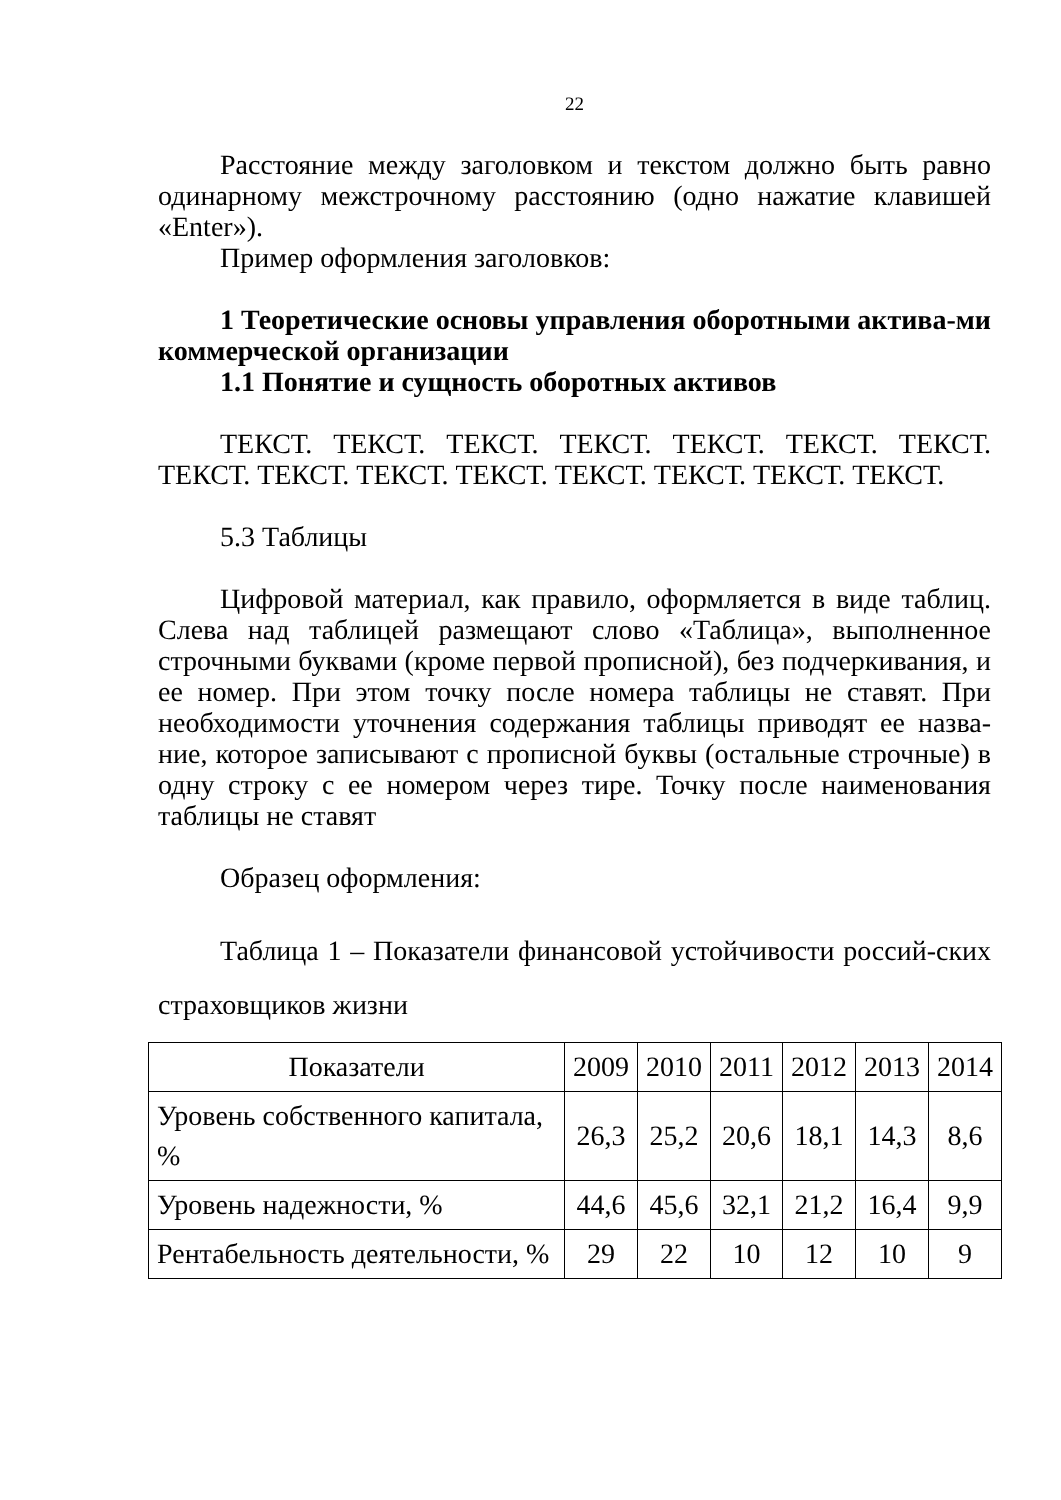22
Расстояние между заголовком и текстом должно быть равно одинарному межстрочному расстоянию (одно нажатие клавишей «Enter»).
Пример оформления заголовков:
1 Теоретические основы управления оборотными актива-ми коммерческой организации
1.1 Понятие и сущность оборотных активов
ТЕКСТ. ТЕКСТ. ТЕКСТ. ТЕКСТ. ТЕКСТ. ТЕКСТ. ТЕКСТ. ТЕКСТ. ТЕКСТ. ТЕКСТ. ТЕКСТ. ТЕКСТ. ТЕКСТ. ТЕКСТ. ТЕКСТ.
5.3 Таблицы
Цифровой материал, как правило, оформляется в виде таблиц. Слева над таблицей размещают слово «Таблица», выполненное строчными буквами (кроме первой прописной), без подчеркивания, и ее номер. При этом точку после номера таблицы не ставят. При необходимости уточнения содержания таблицы приводят ее назва-ние, которое записывают с прописной буквы (остальные строчные) в одну строку с ее номером через тире. Точку после наименования таблицы не ставят
Образец оформления:
Таблица 1 – Показатели финансовой устойчивости россий-ских страховщиков жизни
| Показатели | 2009 | 2010 | 2011 | 2012 | 2013 | 2014 |
| --- | --- | --- | --- | --- | --- | --- |
| Уровень собственного капитала, % | 26,3 | 25,2 | 20,6 | 18,1 | 14,3 | 8,6 |
| Уровень надежности, % | 44,6 | 45,6 | 32,1 | 21,2 | 16,4 | 9,9 |
| Рентабельность деятельности, % | 29 | 22 | 10 | 12 | 10 | 9 |